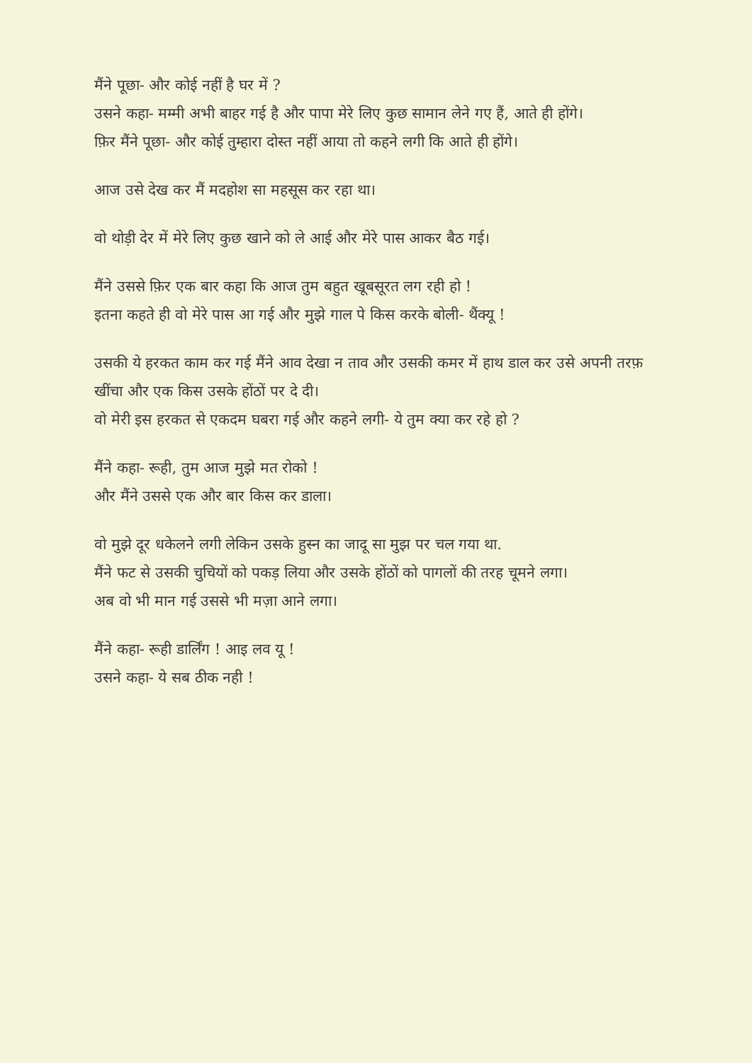मैंने पूछा- और कोई नहीं है घर में ?
उसने कहा- मम्मी अभी बाहर गई है और पापा मेरे लिए कुछ सामान लेने गए हैं, आते ही होंगे।
फ़िर मैंने पूछा- और कोई तुम्हारा दोस्त नहीं आया तो कहने लगी कि आते ही होंगे।
आज उसे देख कर मैं मदहोश सा महसूस कर रहा था।
वो थोड़ी देर में मेरे लिए कुछ खाने को ले आई और मेरे पास आकर बैठ गई।
मैंने उससे फ़िर एक बार कहा कि आज तुम बहुत खूबसूरत लग रही हो !
इतना कहते ही वो मेरे पास आ गई और मुझे गाल पे किस करके बोली- थैंक्यू !
उसकी ये हरकत काम कर गई मैंने आव देखा न ताव और उसकी कमर में हाथ डाल कर उसे अपनी तरफ़ खींचा और एक किस उसके होंठों पर दे दी।
वो मेरी इस हरकत से एकदम घबरा गई और कहने लगी- ये तुम क्या कर रहे हो ?
मैंने कहा- रूही, तुम आज मुझे मत रोको !
और मैंने उससे एक और बार किस कर डाला।
वो मुझे दूर धकेलने लगी लेकिन उसके हुस्न का जादू सा मुझ पर चल गया था.
मैंने फट से उसकी चुचियों को पकड़ लिया और उसके होंठों को पागलों की तरह चूमने लगा।
अब वो भी मान गई उससे भी मज़ा आने लगा।
मैंने कहा- रूही डार्लिंग ! आइ लव यू !
उसने कहा- ये सब ठीक नही !